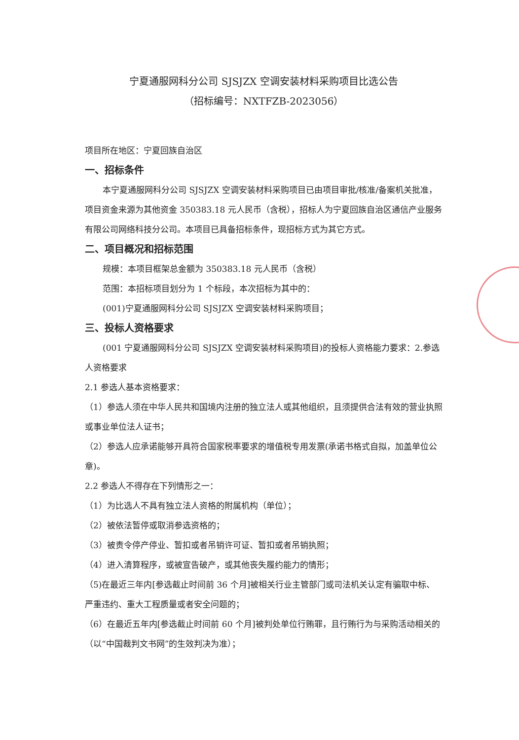宁夏通服网科分公司 SJSJZX 空调安装材料采购项目比选公告
（招标编号：NXTFZB-2023056）
项目所在地区：宁夏回族自治区
一、招标条件
本宁夏通服网科分公司 SJSJZX 空调安装材料采购项目已由项目审批/核准/备案机关批准，项目资金来源为其他资金 350383.18 元人民币（含税），招标人为宁夏回族自治区通信产业服务有限公司网络科技分公司。本项目已具备招标条件，现招标方式为其它方式。
二、项目概况和招标范围
规模：本项目框架总金额为 350383.18 元人民币（含税）
范围：本招标项目划分为 1 个标段，本次招标为其中的：
(001)宁夏通服网科分公司 SJSJZX 空调安装材料采购项目；
三、投标人资格要求
(001 宁夏通服网科分公司 SJSJZX 空调安装材料采购项目)的投标人资格能力要求：2.参选人资格要求
2.1 参选人基本资格要求：
（1）参选人须在中华人民共和国境内注册的独立法人或其他组织，且须提供合法有效的营业执照或事业单位法人证书；
（2）参选人应承诺能够开具符合国家税率要求的增值税专用发票(承诺书格式自拟，加盖单位公章)。
2.2 参选人不得存在下列情形之一：
（1）为比选人不具有独立法人资格的附属机构（单位）；
（2）被依法暂停或取消参选资格的；
（3）被责令停产停业、暂扣或者吊销许可证、暂扣或者吊销执照；
（4）进入清算程序，或被宣告破产，或其他丧失履约能力的情形；
（5)在最近三年内[参选截止时间前 36 个月]被相关行业主管部门或司法机关认定有骗取中标、严重违约、重大工程质量或者安全问题的；
（6）在最近五年内[参选截止时间前 60 个月]被判处单位行贿罪，且行贿行为与采购活动相关的（以“中国裁判文书网”的生效判决为准）；